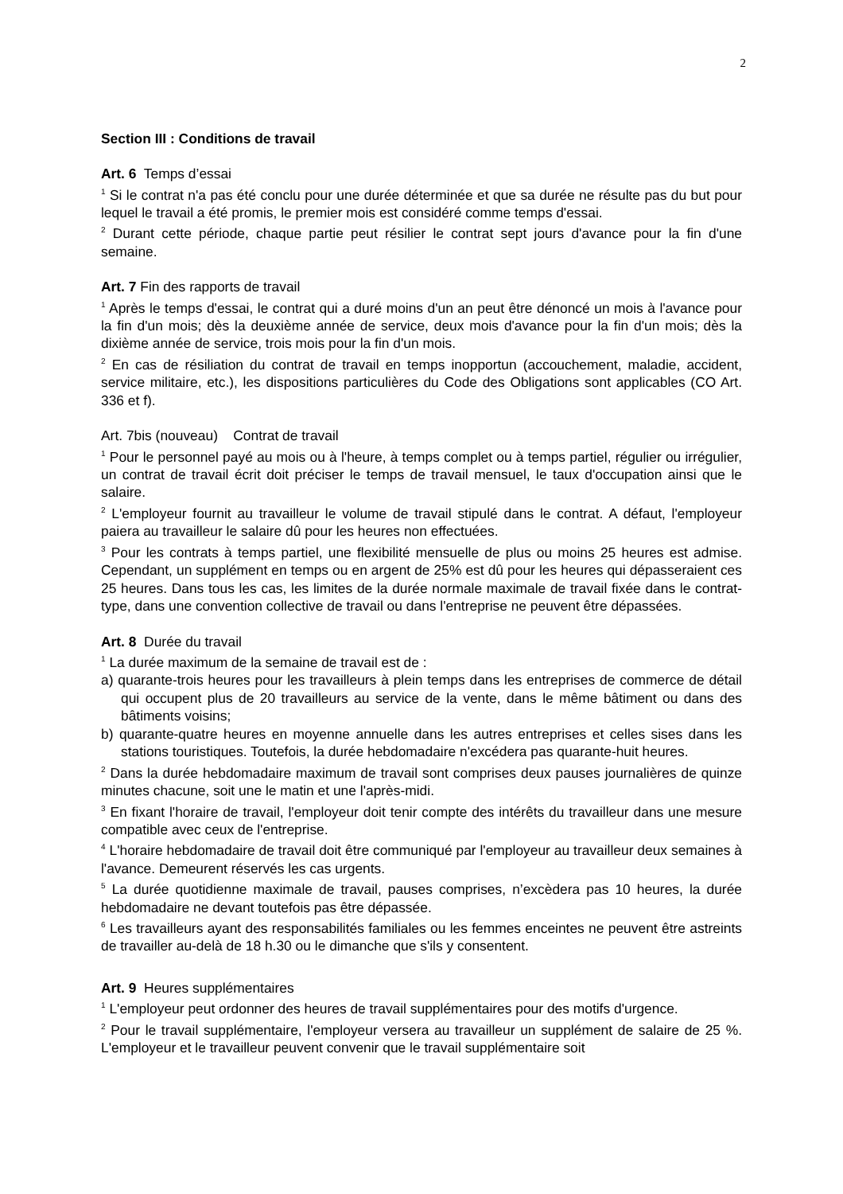2
Section III : Conditions de travail
Art. 6 Temps d’essai
<sup>1</sup> Si le contrat n'a pas été conclu pour une durée déterminée et que sa durée ne résulte pas du but pour lequel le travail a été promis, le premier mois est considéré comme temps d'essai.
<sup>2</sup> Durant cette période, chaque partie peut résilier le contrat sept jours d'avance pour la fin d'une semaine.
Art. 7 Fin des rapports de travail
<sup>1</sup> Après le temps d'essai, le contrat qui a duré moins d'un an peut être dénoncé un mois à l'avance pour la fin d'un mois; dès la deuxième année de service, deux mois d'avance pour la fin d'un mois; dès la dixième année de service, trois mois pour la fin d'un mois.
<sup>2</sup> En cas de résiliation du contrat de travail en temps inopportun (accouchement, maladie, accident, service militaire, etc.), les dispositions particulières du Code des Obligations sont applicables (CO Art. 336 et f).
Art. 7bis (nouveau) Contrat de travail
<sup>1</sup> Pour le personnel payé au mois ou à l'heure, à temps complet ou à temps partiel, régulier ou irrégulier, un contrat de travail écrit doit préciser le temps de travail mensuel, le taux d'occupation ainsi que le salaire.
<sup>2</sup> L'employeur fournit au travailleur le volume de travail stipulé dans le contrat. A défaut, l'employeur paiera au travailleur le salaire dû pour les heures non effectuées.
<sup>3</sup> Pour les contrats à temps partiel, une flexibilité mensuelle de plus ou moins 25 heures est admise. Cependant, un supplément en temps ou en argent de 25% est dû pour les heures qui dépasseraient ces 25 heures. Dans tous les cas, les limites de la durée normale maximale de travail fixée dans le contrat-type, dans une convention collective de travail ou dans l'entreprise ne peuvent être dépassées.
Art. 8 Durée du travail
<sup>1</sup> La durée maximum de la semaine de travail est de :
a) quarante-trois heures pour les travailleurs à plein temps dans les entreprises de commerce de détail qui occupent plus de 20 travailleurs au service de la vente, dans le même bâtiment ou dans des bâtiments voisins;
b) quarante-quatre heures en moyenne annuelle dans les autres entreprises et celles sises dans les stations touristiques. Toutefois, la durée hebdomadaire n'excédera pas quarante-huit heures.
<sup>2</sup> Dans la durée hebdomadaire maximum de travail sont comprises deux pauses journalières de quinze minutes chacune, soit une le matin et une l'après-midi.
<sup>3</sup> En fixant l'horaire de travail, l'employeur doit tenir compte des intérêts du travailleur dans une mesure compatible avec ceux de l'entreprise.
<sup>4</sup> L'horaire hebdomadaire de travail doit être communiqué par l'employeur au travailleur deux semaines à l'avance. Demeurent réservés les cas urgents.
<sup>5</sup> La durée quotidienne maximale de travail, pauses comprises, n’excèdera pas 10 heures, la durée hebdomadaire ne devant toutefois pas être dépassée.
<sup>6</sup> Les travailleurs ayant des responsabilités familiales ou les femmes enceintes ne peuvent être astreints de travailler au-delà de 18 h.30 ou le dimanche que s'ils y consentent.
Art. 9 Heures supplémentaires
<sup>1</sup> L'employeur peut ordonner des heures de travail supplémentaires pour des motifs d'urgence.
<sup>2</sup> Pour le travail supplémentaire, l'employeur versera au travailleur un supplément de salaire de 25 %. L'employeur et le travailleur peuvent convenir que le travail supplémentaire soit